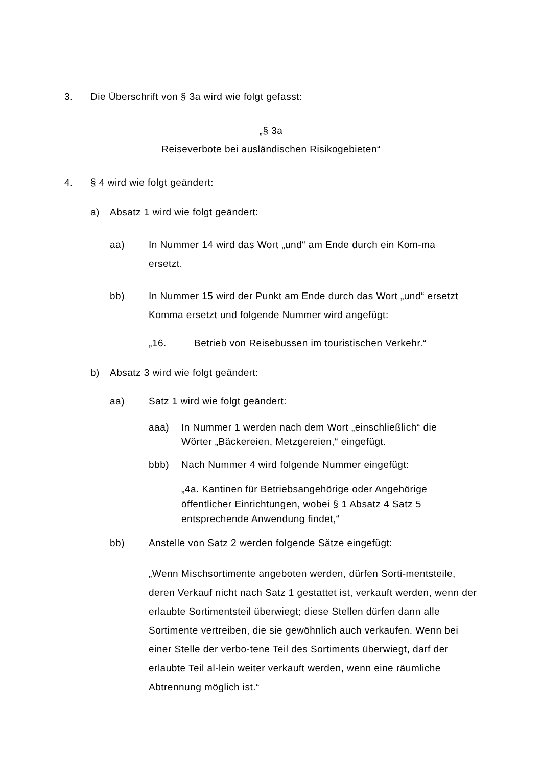3. Die Überschrift von § 3a wird wie folgt gefasst:
„§ 3a
Reiseverbote bei ausländischen Risikogebieten“
4. § 4 wird wie folgt geändert:
a) Absatz 1 wird wie folgt geändert:
aa) In Nummer 14 wird das Wort „und“ am Ende durch ein Kom-ma ersetzt.
bb) In Nummer 15 wird der Punkt am Ende durch das Wort „und“ ersetzt Komma ersetzt und folgende Nummer wird angefügt:
„16. Betrieb von Reisebussen im touristischen Verkehr.“
b) Absatz 3 wird wie folgt geändert:
aa) Satz 1 wird wie folgt geändert:
aaa) In Nummer 1 werden nach dem Wort „einschließlich“ die Wörter „Bäckereien, Metzgereien,“ eingefügt.
bbb) Nach Nummer 4 wird folgende Nummer eingefügt:
„4a. Kantinen für Betriebsangehörige oder Angehörige öffentlicher Einrichtungen, wobei § 1 Absatz 4 Satz 5 entsprechende Anwendung findet,“
bb) Anstelle von Satz 2 werden folgende Sätze eingefügt:
„Wenn Mischsortimente angeboten werden, dürfen Sorti-mentsteile, deren Verkauf nicht nach Satz 1 gestattet ist, verkauft werden, wenn der erlaubte Sortimentsteil überwiegt; diese Stellen dürfen dann alle Sortimente vertreiben, die sie gewöhnlich auch verkaufen. Wenn bei einer Stelle der verbo-tene Teil des Sortiments überwiegt, darf der erlaubte Teil al-lein weiter verkauft werden, wenn eine räumliche Abtrennung möglich ist.“